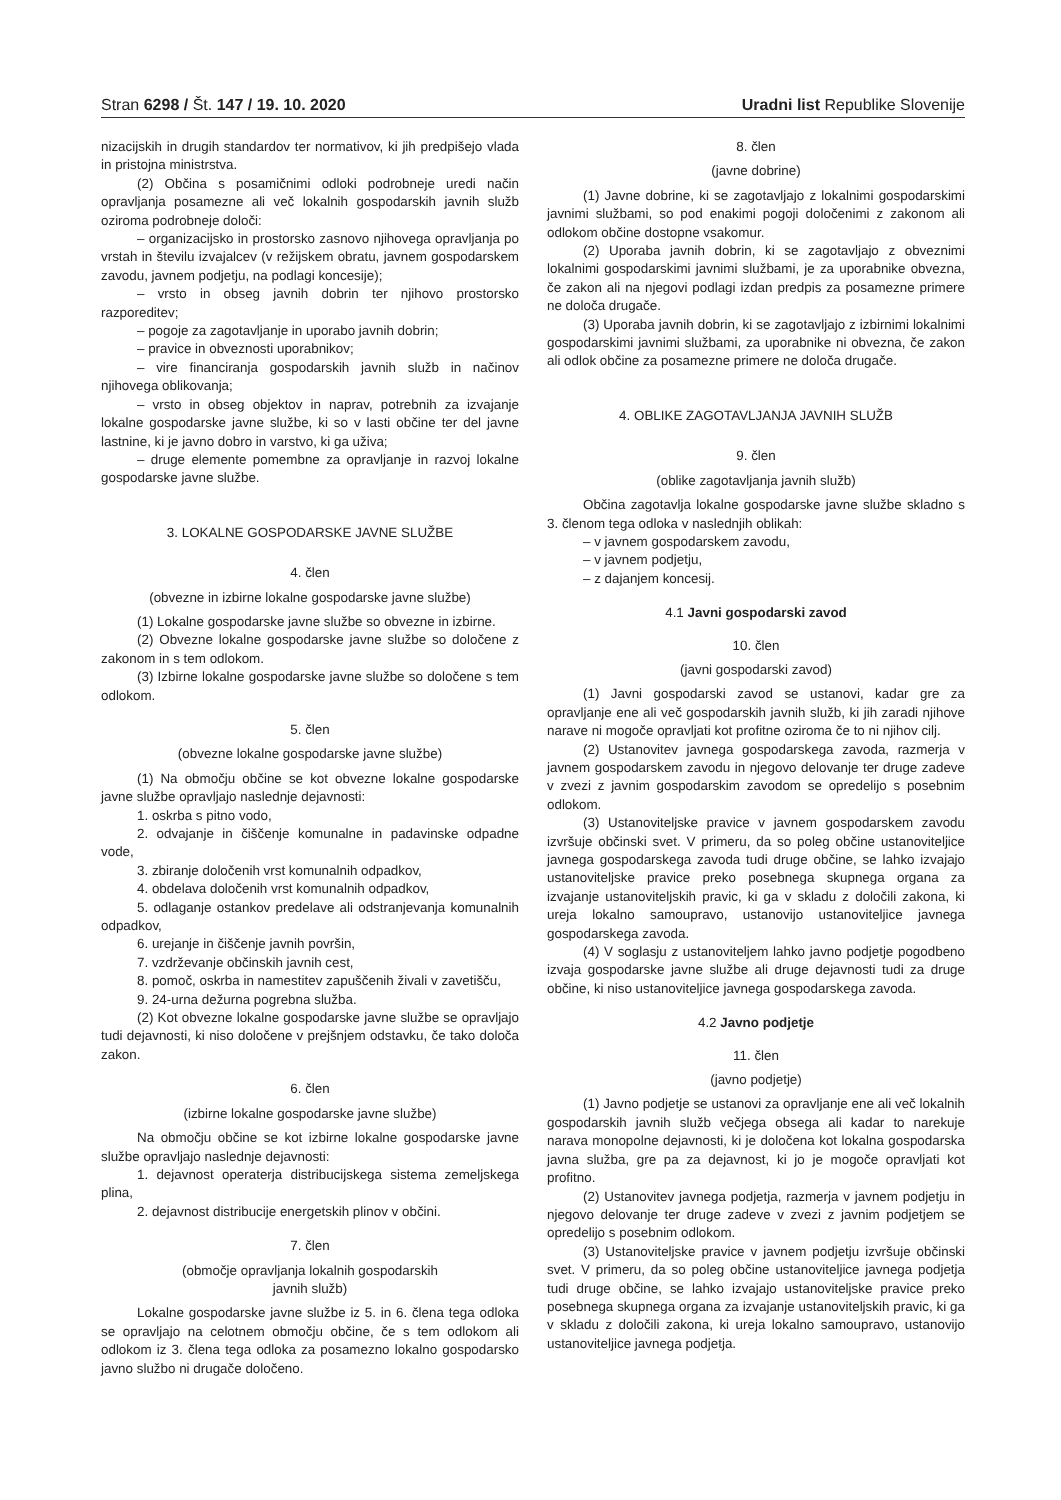Stran 6298 / Št. 147 / 19. 10. 2020 Uradni list Republike Slovenije
nizacijskih in drugih standardov ter normativov, ki jih predpišejo vlada in pristojna ministrstva.
(2) Občina s posamičnimi odloki podrobneje uredi način opravljanja posamezne ali več lokalnih gospodarskih javnih služb oziroma podrobneje določi:
– organizacijsko in prostorsko zasnovo njihovega opravljanja po vrstah in številu izvajalcev (v režijskem obratu, javnem gospodarskem zavodu, javnem podjetju, na podlagi koncesije);
– vrsto in obseg javnih dobrin ter njihovo prostorsko razporeditev;
– pogoje za zagotavljanje in uporabo javnih dobrin;
– pravice in obveznosti uporabnikov;
– vire financiranja gospodarskih javnih služb in načinov njihovega oblikovanja;
– vrsto in obseg objektov in naprav, potrebnih za izvajanje lokalne gospodarske javne službe, ki so v lasti občine ter del javne lastnine, ki je javno dobro in varstvo, ki ga uživa;
– druge elemente pomembne za opravljanje in razvoj lokalne gospodarske javne službe.
3. LOKALNE GOSPODARSKE JAVNE SLUŽBE
4. člen
(obvezne in izbirne lokalne gospodarske javne službe)
(1) Lokalne gospodarske javne službe so obvezne in izbirne.
(2) Obvezne lokalne gospodarske javne službe so določene z zakonom in s tem odlokom.
(3) Izbirne lokalne gospodarske javne službe so določene s tem odlokom.
5. člen
(obvezne lokalne gospodarske javne službe)
(1) Na območju občine se kot obvezne lokalne gospodarske javne službe opravljajo naslednje dejavnosti:
1. oskrba s pitno vodo,
2. odvajanje in čiščenje komunalne in padavinske odpadne vode,
3. zbiranje določenih vrst komunalnih odpadkov,
4. obdelava določenih vrst komunalnih odpadkov,
5. odlaganje ostankov predelave ali odstranjevanja komunalnih odpadkov,
6. urejanje in čiščenje javnih površin,
7. vzdrževanje občinskih javnih cest,
8. pomoč, oskrba in namestitev zapuščenih živali v zavetišču,
9. 24-urna dežurna pogrebna služba.
(2) Kot obvezne lokalne gospodarske javne službe se opravljajo tudi dejavnosti, ki niso določene v prejšnjem odstavku, če tako določa zakon.
6. člen
(izbirne lokalne gospodarske javne službe)
Na območju občine se kot izbirne lokalne gospodarske javne službe opravljajo naslednje dejavnosti:
1. dejavnost operaterja distribucijskega sistema zemeljskega plina,
2. dejavnost distribucije energetskih plinov v občini.
7. člen
(območje opravljanja lokalnih gospodarskih
javnih služb)
Lokalne gospodarske javne službe iz 5. in 6. člena tega odloka se opravljajo na celotnem območju občine, če s tem odlokom ali odlokom iz 3. člena tega odloka za posamezno lokalno gospodarsko javno službo ni drugače določeno.
8. člen
(javne dobrine)
(1) Javne dobrine, ki se zagotavljajo z lokalnimi gospodarskimi javnimi službami, so pod enakimi pogoji določenimi z zakonom ali odlokom občine dostopne vsakomur.
(2) Uporaba javnih dobrin, ki se zagotavljajo z obveznimi lokalnimi gospodarskimi javnimi službami, je za uporabnike obvezna, če zakon ali na njegovi podlagi izdan predpis za posamezne primere ne določa drugače.
(3) Uporaba javnih dobrin, ki se zagotavljajo z izbirnimi lokalnimi gospodarskimi javnimi službami, za uporabnike ni obvezna, če zakon ali odlok občine za posamezne primere ne določa drugače.
4. OBLIKE ZAGOTAVLJANJA JAVNIH SLUŽB
9. člen
(oblike zagotavljanja javnih služb)
Občina zagotavlja lokalne gospodarske javne službe skladno s 3. členom tega odloka v naslednjih oblikah:
– v javnem gospodarskem zavodu,
– v javnem podjetju,
– z dajanjem koncesij.
4.1 Javni gospodarski zavod
10. člen
(javni gospodarski zavod)
(1) Javni gospodarski zavod se ustanovi, kadar gre za opravljanje ene ali več gospodarskih javnih služb, ki jih zaradi njihove narave ni mogoče opravljati kot profitne oziroma če to ni njihov cilj.
(2) Ustanovitev javnega gospodarskega zavoda, razmerja v javnem gospodarskem zavodu in njegovo delovanje ter druge zadeve v zvezi z javnim gospodarskim zavodom se opredelijo s posebnim odlokom.
(3) Ustanoviteljske pravice v javnem gospodarskem zavodu izvršuje občinski svet. V primeru, da so poleg občine ustanoviteljice javnega gospodarskega zavoda tudi druge občine, se lahko izvajajo ustanoviteljske pravice preko posebnega skupnega organa za izvajanje ustanoviteljskih pravic, ki ga v skladu z določili zakona, ki ureja lokalno samoupravo, ustanovijo ustanoviteljice javnega gospodarskega zavoda.
(4) V soglasju z ustanoviteljem lahko javno podjetje pogodbeno izvaja gospodarske javne službe ali druge dejavnosti tudi za druge občine, ki niso ustanoviteljice javnega gospodarskega zavoda.
4.2 Javno podjetje
11. člen
(javno podjetje)
(1) Javno podjetje se ustanovi za opravljanje ene ali več lokalnih gospodarskih javnih služb večjega obsega ali kadar to narekuje narava monopolne dejavnosti, ki je določena kot lokalna gospodarska javna služba, gre pa za dejavnost, ki jo je mogoče opravljati kot profitno.
(2) Ustanovitev javnega podjetja, razmerja v javnem podjetju in njegovo delovanje ter druge zadeve v zvezi z javnim podjetjem se opredelijo s posebnim odlokom.
(3) Ustanoviteljske pravice v javnem podjetju izvršuje občinski svet. V primeru, da so poleg občine ustanoviteljice javnega podjetja tudi druge občine, se lahko izvajajo ustanoviteljske pravice preko posebnega skupnega organa za izvajanje ustanoviteljskih pravic, ki ga v skladu z določili zakona, ki ureja lokalno samoupravo, ustanovijo ustanoviteljice javnega podjetja.